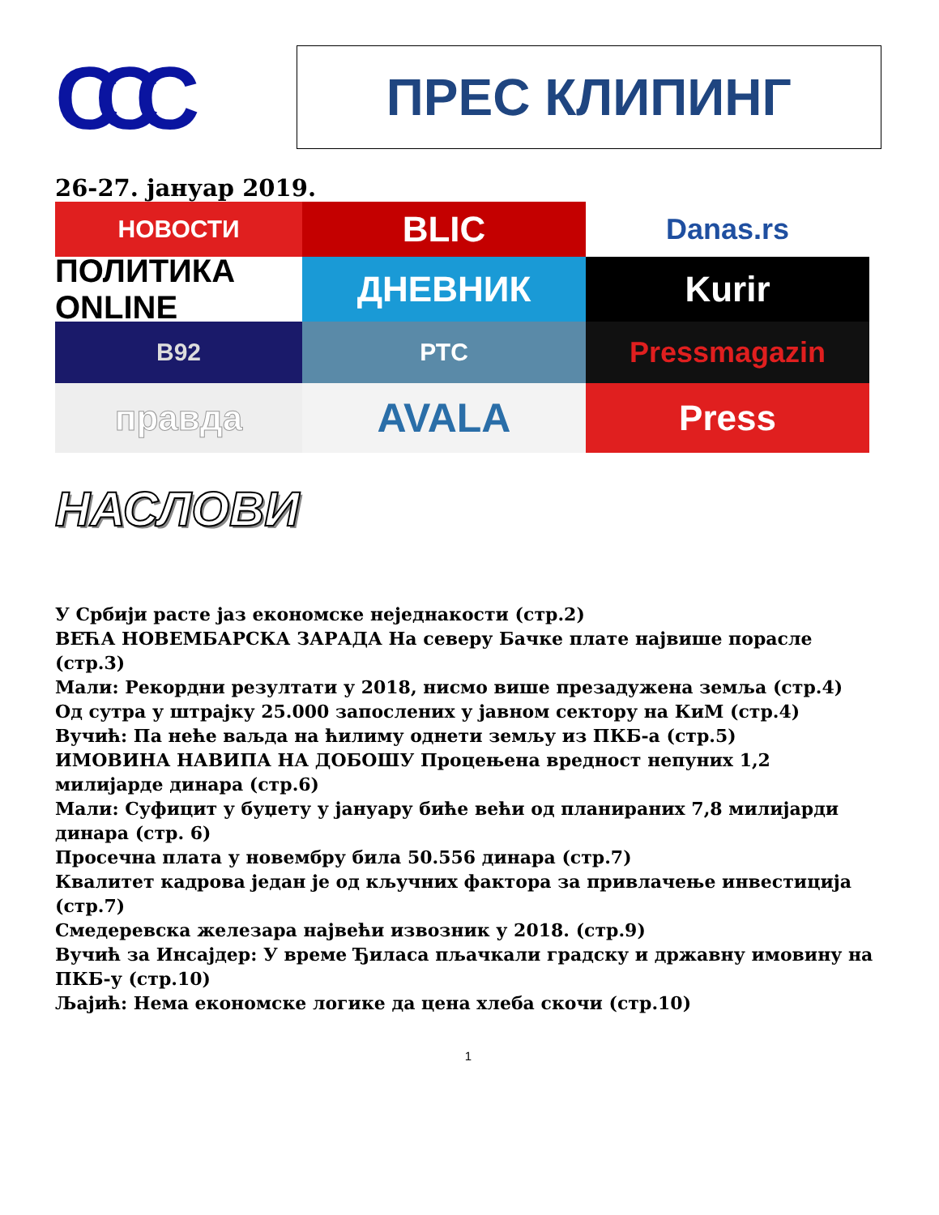CCC
ПРЕС КЛИПИНГ
26-27. јануар 2019.
НОВОСТИ
BLIC
Danas.rs
ПОЛИТИКА ONLINE
ДНЕВНИК
Kurir
B92
РТС
Pressmagazin
правда
AVALA
Press
НАСЛОВИ
У Србији расте јаз економске неједнакости (стр.2)
ВЕЋА НОВЕМБАРСКА ЗАРАДА На северу Бачке плате највише порасле (стр.3)
Мали: Рекордни резултати у 2018, нисмо више презадужена земља (стр.4)
Од сутра у штрајку 25.000 запослених у јавном сектору на КиМ (стр.4)
Вучић: Па неће ваљда на ћилиму однети земљу из ПКБ-а (стр.5)
ИМОВИНА НАВИПА НА ДОБОШУ Процењена вредност непуних 1,2 милијарде динара (стр.6)
Мали: Суфицит у буџету у јануару биће већи од планираних 7,8 милијарди динара (стр. 6)
Просечна плата у новембру била 50.556 динара (стр.7)
Квалитет кадрова један је од кључних фактора за привлачење инвестиција (стр.7)
Смедеревска железара највећи извозник у 2018. (стр.9)
Вучић за Инсајдер: У време Ђиласа пљачкали градску и државну имовину на ПКБ-у (стр.10)
Љајић: Нема економске логике да цена хлеба скочи (стр.10)
1